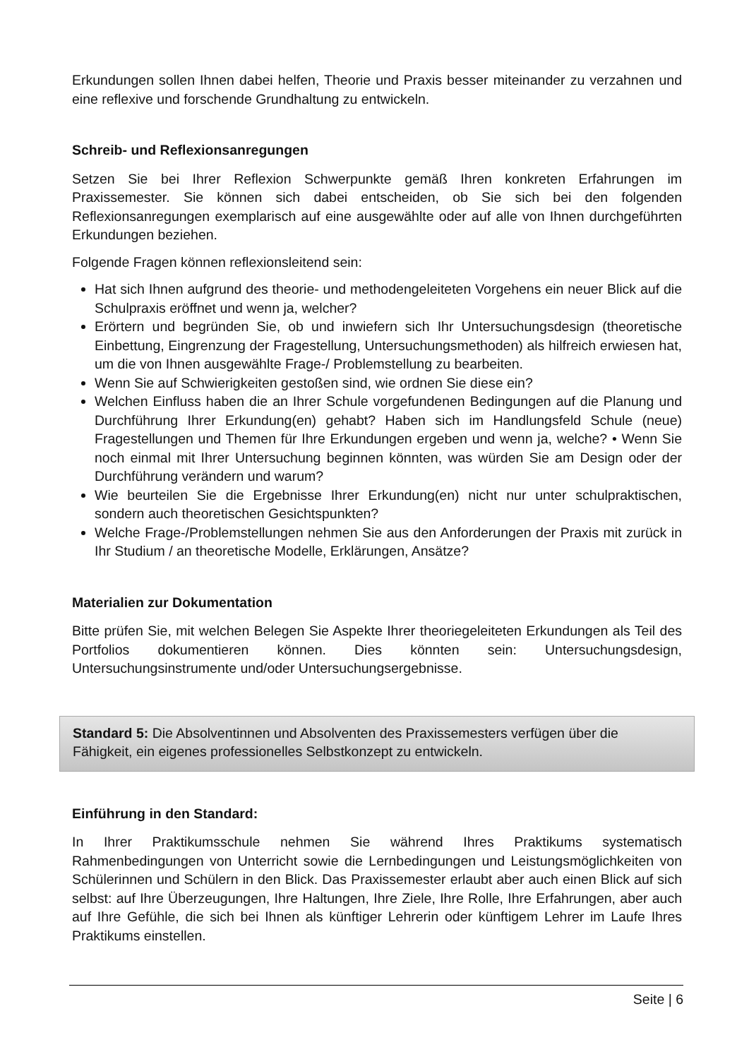Erkundungen sollen Ihnen dabei helfen, Theorie und Praxis besser miteinander zu verzahnen und eine reflexive und forschende Grundhaltung zu entwickeln.
Schreib- und Reflexionsanregungen
Setzen Sie bei Ihrer Reflexion Schwerpunkte gemäß Ihren konkreten Erfahrungen im Praxissemester. Sie können sich dabei entscheiden, ob Sie sich bei den folgenden Reflexionsanregungen exemplarisch auf eine ausgewählte oder auf alle von Ihnen durchgeführten Erkundungen beziehen.
Folgende Fragen können reflexionsleitend sein:
Hat sich Ihnen aufgrund des theorie- und methodengeleiteten Vorgehens ein neuer Blick auf die Schulpraxis eröffnet und wenn ja, welcher?
Erörtern und begründen Sie, ob und inwiefern sich Ihr Untersuchungsdesign (theoretische Einbettung, Eingrenzung der Fragestellung, Untersuchungsmethoden) als hilfreich erwiesen hat, um die von Ihnen ausgewählte Frage-/ Problemstellung zu bearbeiten.
Wenn Sie auf Schwierigkeiten gestoßen sind, wie ordnen Sie diese ein?
Welchen Einfluss haben die an Ihrer Schule vorgefundenen Bedingungen auf die Planung und Durchführung Ihrer Erkundung(en) gehabt? Haben sich im Handlungsfeld Schule (neue) Fragestellungen und Themen für Ihre Erkundungen ergeben und wenn ja, welche? • Wenn Sie noch einmal mit Ihrer Untersuchung beginnen könnten, was würden Sie am Design oder der Durchführung verändern und warum?
Wie beurteilen Sie die Ergebnisse Ihrer Erkundung(en) nicht nur unter schulpraktischen, sondern auch theoretischen Gesichtspunkten?
Welche Frage-/Problemstellungen nehmen Sie aus den Anforderungen der Praxis mit zurück in Ihr Studium / an theoretische Modelle, Erklärungen, Ansätze?
Materialien zur Dokumentation
Bitte prüfen Sie, mit welchen Belegen Sie Aspekte Ihrer theoriegeleiteten Erkundungen als Teil des Portfolios dokumentieren können. Dies könnten sein: Untersuchungsdesign, Untersuchungsinstrumente und/oder Untersuchungsergebnisse.
Standard 5: Die Absolventinnen und Absolventen des Praxissemesters verfügen über die Fähigkeit, ein eigenes professionelles Selbstkonzept zu entwickeln.
Einführung in den Standard:
In Ihrer Praktikumsschule nehmen Sie während Ihres Praktikums systematisch Rahmenbedingungen von Unterricht sowie die Lernbedingungen und Leistungsmöglichkeiten von Schülerinnen und Schülern in den Blick. Das Praxissemester erlaubt aber auch einen Blick auf sich selbst: auf Ihre Überzeugungen, Ihre Haltungen, Ihre Ziele, Ihre Rolle, Ihre Erfahrungen, aber auch auf Ihre Gefühle, die sich bei Ihnen als künftiger Lehrerin oder künftigem Lehrer im Laufe Ihres Praktikums einstellen.
Seite | 6